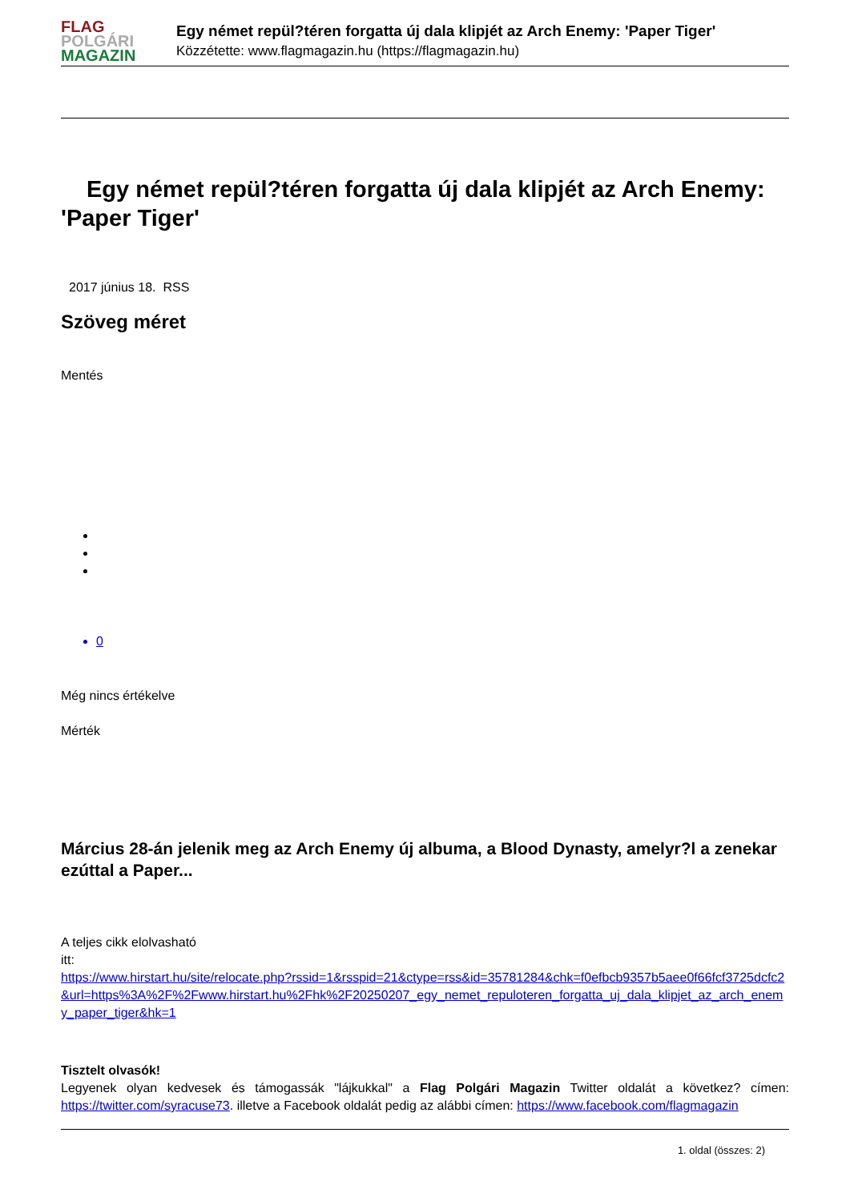FLAG
POLGÁRI
MAGAZIN
Egy német repül?téren forgatta új dala klipjét az Arch Enemy: 'Paper Tiger'
Közzétette: www.flagmagazin.hu (https://flagmagazin.hu)
Egy német repül?téren forgatta új dala klipjét az Arch Enemy: 'Paper Tiger'
2017 június 18. RSS
Szöveg méret
Mentés
0
Még nincs értékelve
Mérték
Március 28-án jelenik meg az Arch Enemy új albuma, a Blood Dynasty, amelyr?l a zenekar ezúttal a Paper...
A teljes cikk elolvasható
itt:
https://www.hirstart.hu/site/relocate.php?rssid=1&rsspid=21&ctype=rss&id=35781284&chk=f0efbcb9357b5aee0f66fcf3725dcfc2&url=https%3A%2F%2Fwww.hirstart.hu%2Fhk%2F20250207_egy_nemet_repuloteren_forgatta_uj_dala_klipjet_az_arch_enemy_paper_tiger&hk=1
Tisztelt olvasók!
Legyenek olyan kedvesek és támogassák "lájkukkal" a Flag Polgári Magazin Twitter oldalát a következ? címen: https://twitter.com/syracuse73. illetve a Facebook oldalát pedig az alábbi címen: https://www.facebook.com/flagmagazin
1. oldal (összes: 2)